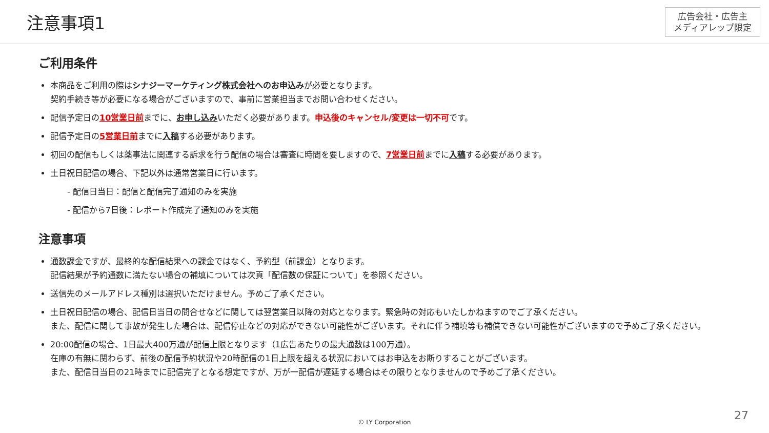注意事項1
広告会社・広告主
メディアレップ限定
ご利用条件
本商品をご利用の際はシナジーマーケティング株式会社へのお申込みが必要となります。
契約手続き等が必要になる場合がございますので、事前に営業担当までお問い合わせください。
配信予定日の10営業日前までに、お申し込みいただく必要があります。申込後のキャンセル/変更は一切不可です。
配信予定日の5営業日前までに入稿する必要があります。
初回の配信もしくは薬事法に関連する訴求を行う配信の場合は審査に時間を要しますので、7営業日前までに入稿する必要があります。
土日祝日配信の場合、下記以外は通常営業日に行います。
- 配信日当日：配信と配信完了通知のみを実施
- 配信から7日後：レポート作成完了通知のみを実施
注意事項
通数課金ですが、最終的な配信結果への課金ではなく、予約型（前課金）となります。
配信結果が予約通数に満たない場合の補填については次頁「配信数の保証について」を参照ください。
送信先のメールアドレス種別は選択いただけません。予めご了承ください。
土日祝日配信の場合、配信日当日の問合せなどに関しては翌営業日以降の対応となります。緊急時の対応もいたしかねますのでご了承ください。
また、配信に関して事故が発生した場合は、配信停止などの対応ができない可能性がございます。それに伴う補填等も補償できない可能性がございますので予めご了承ください。
20:00配信の場合、1日最大400万通が配信上限となります（1広告あたりの最大通数は100万通）。
在庫の有無に関わらず、前後の配信予約状況や20時配信の1日上限を超える状況においてはお申込をお断りすることがございます。
また、配信日当日の21時までに配信完了となる想定ですが、万が一配信が遅延する場合はその限りとなりませんので予めご了承ください。
© LY Corporation
27